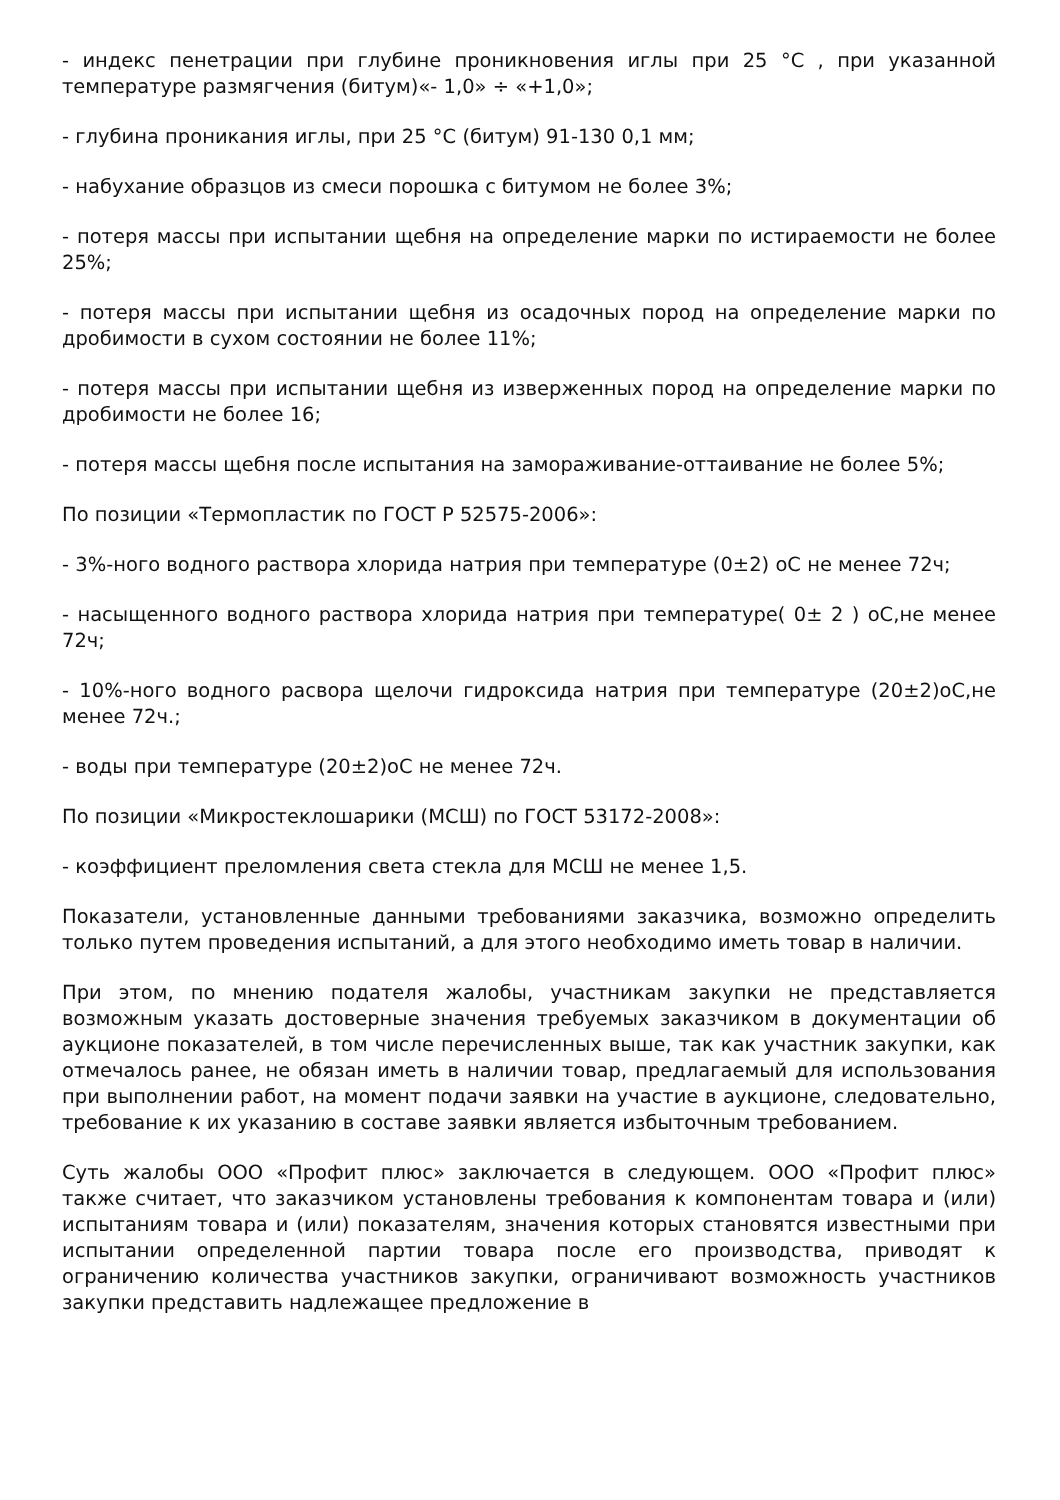- индекс пенетрации при глубине проникновения иглы при 25 °С , при указанной температуре размягчения (битум)«- 1,0» ÷ «+1,0»;
- глубина проникания иглы, при 25 °С (битум) 91-130 0,1 мм;
- набухание образцов из смеси порошка с битумом не более 3%;
- потеря массы при испытании щебня на определение марки по истираемости не более 25%;
- потеря массы при испытании щебня из осадочных пород на определение марки по дробимости в сухом состоянии не более 11%;
- потеря массы при испытании щебня из изверженных пород на определение марки по дробимости не более 16;
- потеря массы щебня после испытания на замораживание-оттаивание не более 5%;
По позиции «Термопластик по ГОСТ Р 52575-2006»:
- 3%-ного водного раствора хлорида натрия при температуре (0±2) оС не менее 72ч;
- насыщенного водного раствора хлорида натрия при температуре( 0± 2 ) оС,не менее 72ч;
- 10%-ного водного расвора щелочи гидроксида натрия при температуре (20±2)оС,не менее 72ч.;
- воды при температуре (20±2)оС не менее 72ч.
По позиции «Микростеклошарики (МСШ) по ГОСТ 53172-2008»:
- коэффициент преломления света стекла для МСШ не менее 1,5.
Показатели, установленные данными требованиями заказчика, возможно определить только путем проведения испытаний, а для этого необходимо иметь товар в наличии.
При этом, по мнению подателя жалобы, участникам закупки не представляется возможным указать достоверные значения требуемых заказчиком в документации об аукционе показателей, в том числе перечисленных выше, так как участник закупки, как отмечалось ранее, не обязан иметь в наличии товар, предлагаемый для использования при выполнении работ, на момент подачи заявки на участие в аукционе, следовательно, требование к их указанию в составе заявки является избыточным требованием.
Суть жалобы ООО «Профит плюс» заключается в следующем. ООО «Профит плюс» также считает, что заказчиком установлены требования к компонентам товара и (или) испытаниям товара и (или) показателям, значения которых становятся известными при испытании определенной партии товара после его производства, приводят к ограничению количества участников закупки, ограничивают возможность участников закупки представить надлежащее предложение в